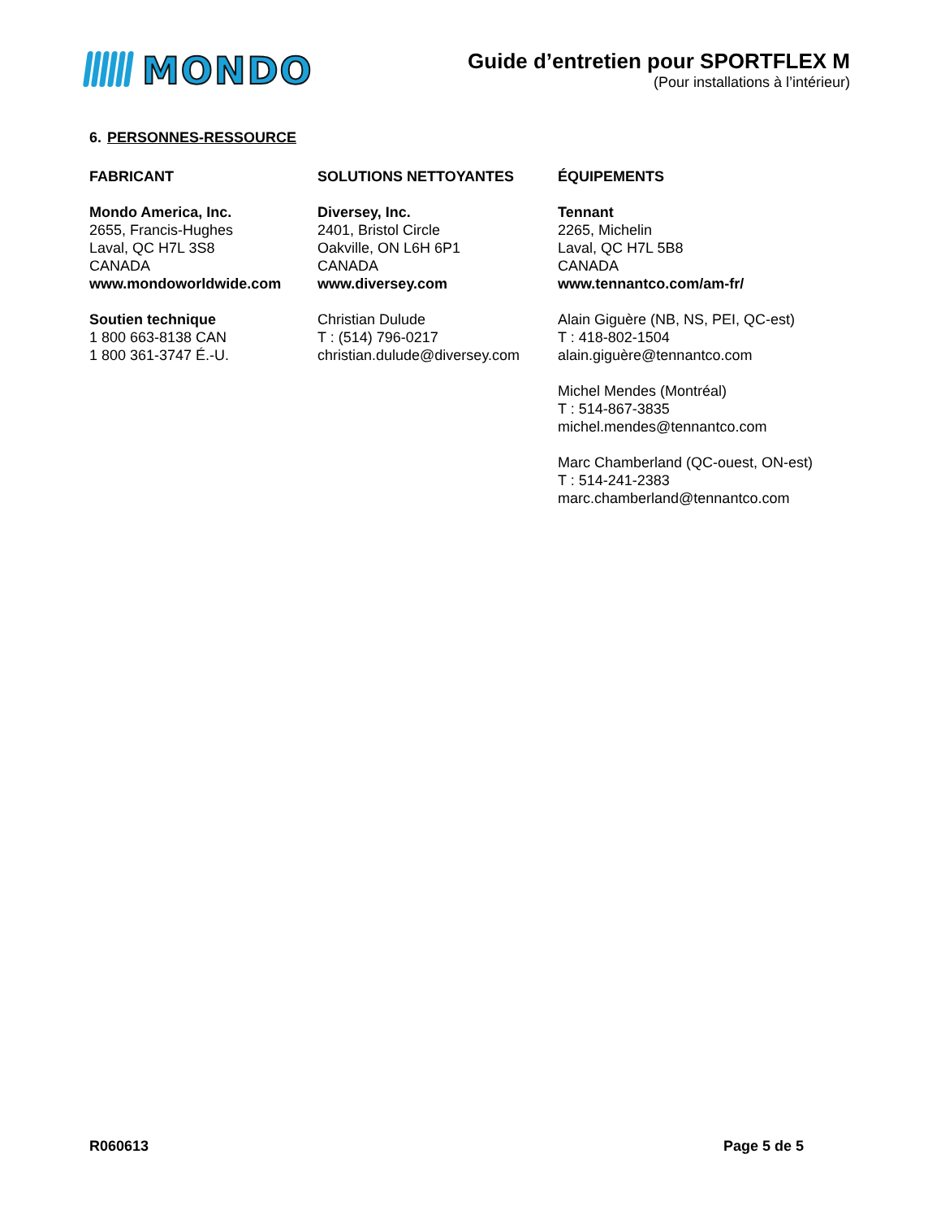MONDO
Guide d’entretien pour SPORTFLEX M
(Pour installations à l’intérieur)
6. PERSONNES-RESSOURCE
FABRICANT
Mondo America, Inc.
2655, Francis-Hughes
Laval, QC H7L 3S8
CANADA
www.mondoworldwide.com
Soutien technique
1 800 663-8138 CAN
1 800 361-3747 É.-U.
SOLUTIONS NETTOYANTES
Diversey, Inc.
2401, Bristol Circle
Oakville, ON L6H 6P1
CANADA
www.diversey.com
Christian Dulude
T : (514) 796-0217
christian.dulude@diversey.com
ÉQUIPEMENTS
Tennant
2265, Michelin
Laval, QC H7L 5B8
CANADA
www.tennantco.com/am-fr/
Alain Giguère (NB, NS, PEI, QC-est)
T : 418-802-1504
alain.giguère@tennantco.com
Michel Mendes (Montréal)
T : 514-867-3835
michel.mendes@tennantco.com
Marc Chamberland (QC-ouest, ON-est)
T : 514-241-2383
marc.chamberland@tennantco.com
R060613 Page 5 de 5